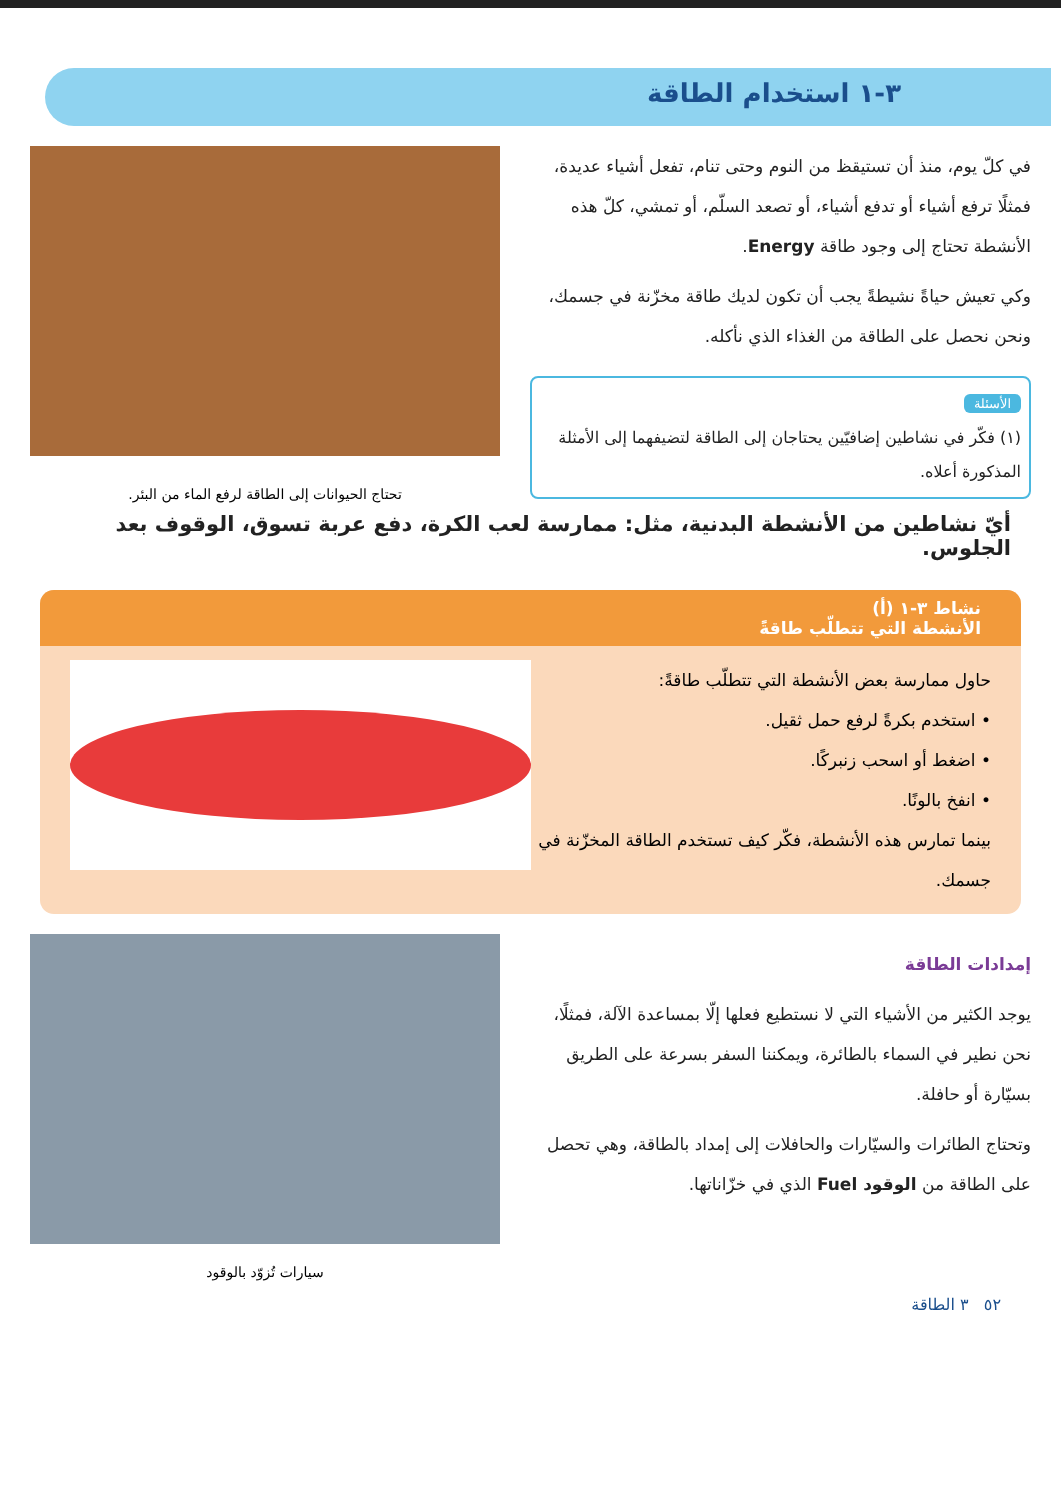٣-١ استخدام الطاقة
في كلّ يوم، منذ أن تستيقظ من النوم وحتى تنام، تفعل أشياء عديدة، فمثلًا ترفع أشياء أو تدفع أشياء، أو تصعد السلّم، أو تمشي، كلّ هذه الأنشطة تحتاج إلى وجود طاقة Energy.
وكي تعيش حياةً نشيطةً يجب أن تكون لديك طاقة مخزّنة في جسمك، ونحن نحصل على الطاقة من الغذاء الذي نأكله.
الأسئلة
(١) فكّر في نشاطين إضافيّين يحتاجان إلى الطاقة لتضيفهما إلى الأمثلة المذكورة أعلاه.
تحتاج الحيوانات إلى الطاقة لرفع الماء من البئر.
أيّ نشاطين من الأنشطة البدنية، مثل: ممارسة لعب الكرة، دفع عربة تسوق، الوقوف بعد الجلوس.
نشاط ٣-١ (أ)
الأنشطة التي تتطلّب طاقةً
حاول ممارسة بعض الأنشطة التي تتطلّب طاقةً:
• استخدم بكرةً لرفع حمل ثقيل.
• اضغط أو اسحب زنبركًا.
• انفخ بالونًا.
بينما تمارس هذه الأنشطة، فكّر كيف تستخدم الطاقة المخزّنة في جسمك.
إمدادات الطاقة
يوجد الكثير من الأشياء التي لا نستطيع فعلها إلّا بمساعدة الآلة، فمثلًا، نحن نطير في السماء بالطائرة، ويمكننا السفر بسرعة على الطريق بسيّارة أو حافلة.
وتحتاج الطائرات والسيّارات والحافلات إلى إمداد بالطاقة، وهي تحصل على الطاقة من الوقود Fuel الذي في خزّاناتها.
سيارات تُزوّد بالوقود
٥٢ ٣ الطاقة